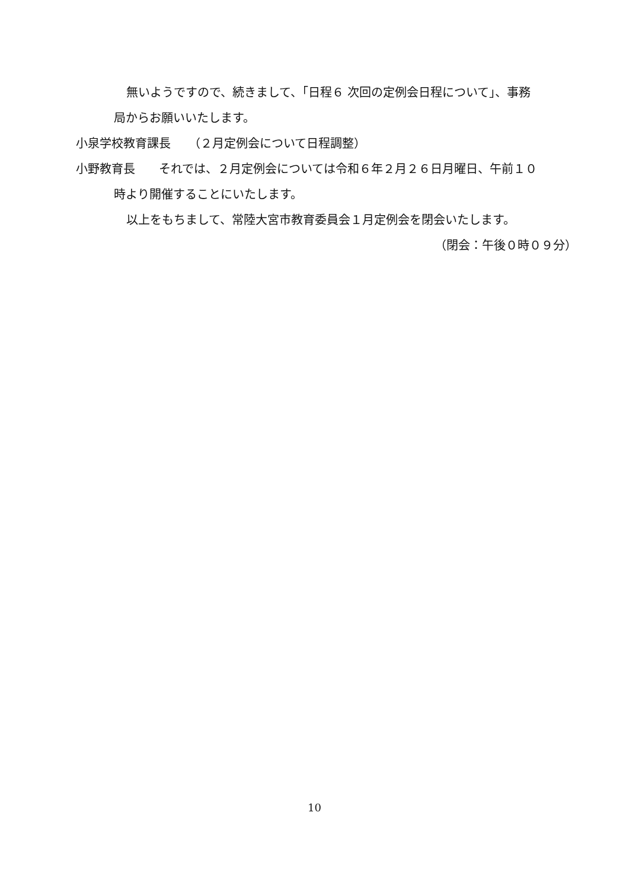無いようですので、続きまして、「日程６ 次回の定例会日程について」、事務
局からお願いいたします。
小泉学校教育課長　　（２月定例会について日程調整）
小野教育長　　それでは、２月定例会については令和６年２月２６日月曜日、午前１０
時より開催することにいたします。
以上をもちまして、常陸大宮市教育委員会１月定例会を閉会いたします。
（閉会：午後０時０９分）
10